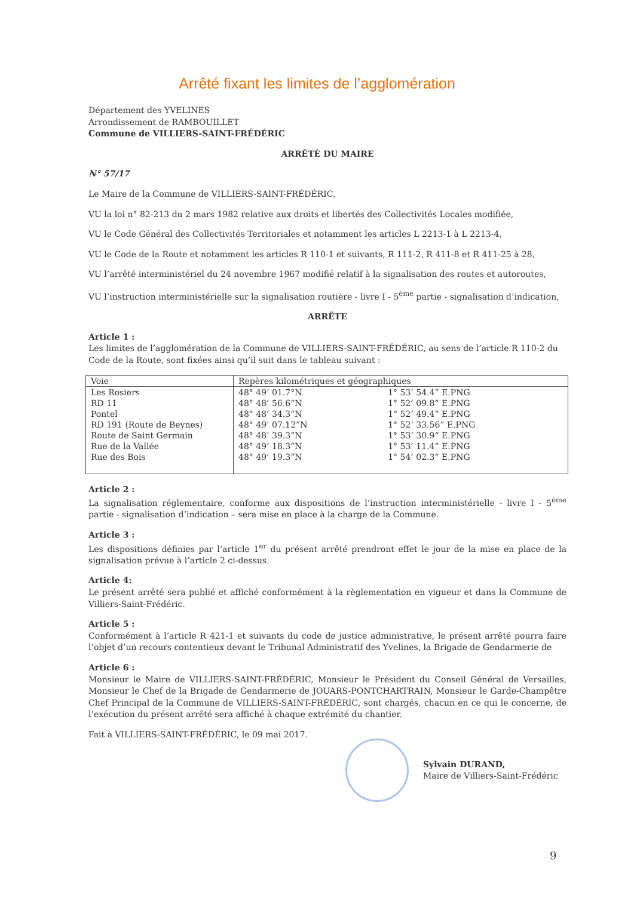Arrêté fixant les limites de l’agglomération
Département des YVELINES
Arrondissement de RAMBOUILLET
Commune de VILLIERS-SAINT-FRÉDÉRIC
ARRÊTÉ DU MAIRE
N° 57/17
Le Maire de la Commune de VILLIERS-SAINT-FRÉDÉRIC,
VU la loi n° 82-213 du 2 mars 1982 relative aux droits et libertés des Collectivités Locales modifiée,
VU le Code Général des Collectivités Territoriales et notamment les articles L 2213-1 à L 2213-4,
VU le Code de la Route et notamment les articles R 110-1 et suivants, R 111-2, R 411-8 et R 411-25 à 28,
VU l’arrêté interministériel du 24 novembre 1967 modifié relatif à la signalisation des routes et autoroutes,
VU l’instruction interministérielle sur la signalisation routière - livre I - 5<sup>ème</sup> partie - signalisation d’indication,
ARRÊTE
Article 1 :
Les limites de l’agglomération de la Commune de VILLIERS-SAINT-FRÉDÉRIC, au sens de l’article R 110-2 du Code de la Route, sont fixées ainsi qu’il suit dans le tableau suivant :
| Voie | Repères kilométriques et géographiques | |
| --- | --- | --- |
| Les Rosiers | 48° 49’ 01.7°N | 1° 53’ 54.4” E.PNG |
| RD 11 | 48° 48’ 56.6”N | 1° 52’ 09.8” E.PNG |
| Pontel | 48° 48’ 34.3”N | 1° 52’ 49.4” E.PNG |
| RD 191 (Route de Beynes) | 48° 49’ 07.12”N | 1° 52’ 33.56” E.PNG |
| Route de Saint Germain | 48° 48’ 39.3”N | 1° 53’ 30.9” E.PNG |
| Rue de la Vallée | 48° 49’ 18.3”N | 1° 53’ 11.4” E.PNG |
| Rue des Bois | 48° 49’ 19.3”N | 1° 54’ 02.3” E.PNG |
Article 2 :
La signalisation réglementaire, conforme aux dispositions de l’instruction interministérielle - livre I - 5<sup>ème</sup> partie - signalisation d’indication – sera mise en place à la charge de la Commune.
Article 3 :
Les dispositions définies par l’article 1<sup>er</sup> du présent arrêté prendront effet le jour de la mise en place de la signalisation prévue à l’article 2 ci-dessus.
Article 4:
Le présent arrêté sera publié et affiché conformément à la règlementation en vigueur et dans la Commune de Villiers-Saint-Frédéric.
Article 5 :
Conformément à l’article R 421-1 et suivants du code de justice administrative, le présent arrêté pourra faire l’objet d’un recours contentieux devant le Tribunal Administratif des Yvelines, la Brigade de Gendarmerie de
Article 6 :
Monsieur le Maire de VILLIERS-SAINT-FRÉDÉRIC, Monsieur le Président du Conseil Général de Versailles, Monsieur le Chef de la Brigade de Gendarmerie de JOUARS-PONTCHARTRAIN, Monsieur le Garde-Champêtre Chef Principal de la Commune de VILLIERS-SAINT-FRÉDÉRIC, sont chargés, chacun en ce qui le concerne, de l’exécution du présent arrêté sera affiché à chaque extrémité du chantier.
Fait à VILLIERS-SAINT-FRÉDÉRIC, le 09 mai 2017.
Sylvain DURAND,
Maire de Villiers-Saint-Frédéric
9